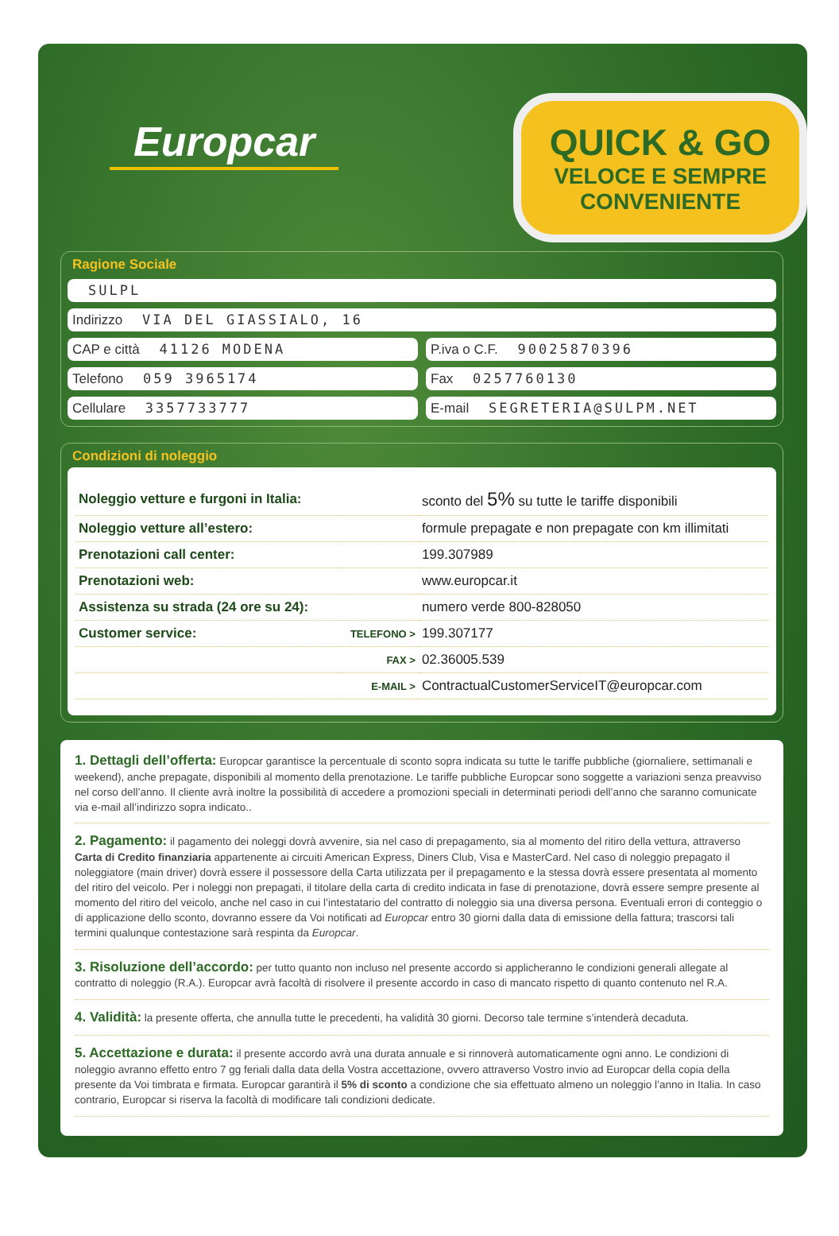Europcar
QUICK & GO
VELOCE E SEMPRE
CONVENIENTE
Ragione Sociale
SULPL
Indirizzo VIA DEL GIASSIALO, 16
CAP e città 41126 MODENA P.iva o C.F. 90025870396
Telefono 059 3965174 Fax 0257760130
Cellulare 3357733777 E-mail SEGRETERIA@SULPM.NET
Condizioni di noleggio
| Noleggio vetture e furgoni in Italia: | | sconto del 5% su tutte le tariffe disponibili |
| Noleggio vetture all’estero: | | formule prepagate e non prepagate con km illimitati |
| Prenotazioni call center: | | 199.307989 |
| Prenotazioni web: | | www.europcar.it |
| Assistenza su strada (24 ore su 24): | | numero verde 800-828050 |
| Customer service: | TELEFONO > | 199.307177 |
| | FAX > | 02.36005.539 |
| | E-MAIL > | ContractualCustomerServiceIT@europcar.com |
1. Dettagli dell’offerta: Europcar garantisce la percentuale di sconto sopra indicata su tutte le tariffe pubbliche (giornaliere, settimanali e weekend), anche prepagate, disponibili al momento della prenotazione. Le tariffe pubbliche Europcar sono soggette a variazioni senza preavviso nel corso dell’anno. Il cliente avrà inoltre la possibilità di accedere a promozioni speciali in determinati periodi dell’anno che saranno comunicate via e-mail all’indirizzo sopra indicato..
2. Pagamento: il pagamento dei noleggi dovrà avvenire, sia nel caso di prepagamento, sia al momento del ritiro della vettura, attraverso Carta di Credito finanziaria appartenente ai circuiti American Express, Diners Club, Visa e MasterCard. Nel caso di noleggio prepagato il noleggiatore (main driver) dovrà essere il possessore della Carta utilizzata per il prepagamento e la stessa dovrà essere presentata al momento del ritiro del veicolo. Per i noleggi non prepagati, il titolare della carta di credito indicata in fase di prenotazione, dovrà essere sempre presente al momento del ritiro del veicolo, anche nel caso in cui l’intestatario del contratto di noleggio sia una diversa persona. Eventuali errori di conteggio o di applicazione dello sconto, dovranno essere da Voi notificati ad Europcar entro 30 giorni dalla data di emissione della fattura; trascorsi tali termini qualunque contestazione sarà respinta da Europcar.
3. Risoluzione dell’accordo: per tutto quanto non incluso nel presente accordo si applicheranno le condizioni generali allegate al contratto di noleggio (R.A.). Europcar avrà facoltà di risolvere il presente accordo in caso di mancato rispetto di quanto contenuto nel R.A.
4. Validità: la presente offerta, che annulla tutte le precedenti, ha validità 30 giorni. Decorso tale termine s’intenderà decaduta.
5. Accettazione e durata: il presente accordo avrà una durata annuale e si rinnoverà automaticamente ogni anno. Le condizioni di noleggio avranno effetto entro 7 gg feriali dalla data della Vostra accettazione, ovvero attraverso Vostro invio ad Europcar della copia della presente da Voi timbrata e firmata. Europcar garantirà il 5% di sconto a condizione che sia effettuato almeno un noleggio l’anno in Italia. In caso contrario, Europcar si riserva la facoltà di modificare tali condizioni dedicate.